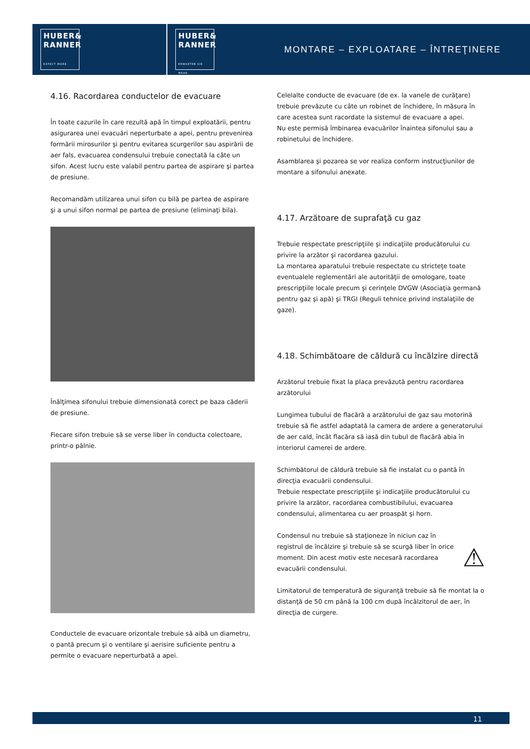HUBER&
RANNER
EXPECT MORE.
HUBER&
RANNER
ERWARTEN SIE MEHR.
MONTARE – EXPLOATARE – ÎNTREŢINERE
4.16. Racordarea conductelor de evacuare
În toate cazurile în care rezultă apă în timpul exploatării, pentru asigurarea unei evacuări neperturbate a apei, pentru prevenirea formării mirosurilor şi pentru evitarea scurgerilor sau aspirării de aer fals, evacuarea condensului trebuie conectată la câte un sifon. Acest lucru este valabil pentru partea de aspirare şi partea de presiune.
Recomandăm utilizarea unui sifon cu bilă pe partea de aspirare şi a unui sifon normal pe partea de presiune (eliminaţi bila).
Înălţimea sifonului trebuie dimensionată corect pe baza căderii de presiune.
Fiecare sifon trebuie să se verse liber în conducta colectoare, printr-o pâlnie.
Conductele de evacuare orizontale trebuie să aibă un diametru, o pantă precum şi o ventilare şi aerisire suficiente pentru a permite o evacuare neperturbată a apei.
Celelalte conducte de evacuare (de ex. la vanele de curăţare) trebuie prevăzute cu câte un robinet de închidere, în măsura în care acestea sunt racordate la sistemul de evacuare a apei.
Nu este permisă îmbinarea evacuărilor înaintea sifonului sau a robinetului de închidere.
Asamblarea şi pozarea se vor realiza conform instrucţiunilor de montare a sifonului anexate.
4.17. Arzătoare de suprafaţă cu gaz
Trebuie respectate prescripţiile şi indicaţiile producătorului cu privire la arzător şi racordarea gazului.
La montarea aparatului trebuie respectate cu stricteţe toate eventualele reglementări ale autorităţii de omologare, toate prescripţiile locale precum şi cerinţele DVGW (Asociaţia germană pentru gaz şi apă) şi TRGI (Reguli tehnice privind instalaţiile de gaze).
4.18. Schimbătoare de căldură cu încălzire directă
Arzătorul trebuie fixat la placa prevăzută pentru racordarea arzătorului
Lungimea tubului de flacără a arzătorului de gaz sau motorină trebuie să fie astfel adaptată la camera de ardere a generatorului de aer cald, încât flacăra să iasă din tubul de flacără abia în interiorul camerei de ardere.
Schimbătorul de căldură trebuie să fie instalat cu o pantă în direcţia evacuării condensului.
Trebuie respectate prescripţiile şi indicaţiile producătorului cu privire la arzător, racordarea combustibilului, evacuarea condensului, alimentarea cu aer proaspăt şi horn.
Condensul nu trebuie să staţioneze în niciun caz în registrul de încălzire şi trebuie să se scurgă liber în orice moment. Din acest motiv este necesară racordarea evacuării condensului.
⚠
Limitatorul de temperatură de siguranţă trebuie să fie montat la o distanţă de 50 cm până la 100 cm după încălzitorul de aer, în direcţia de curgere.
11